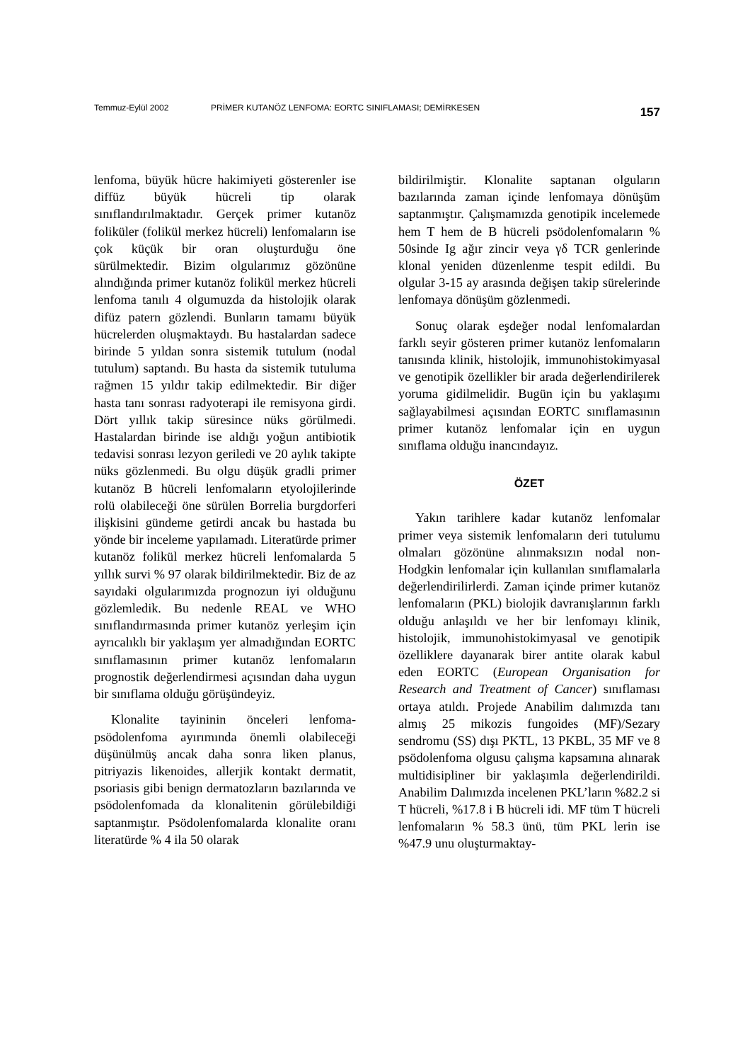Temmuz-Eylül 2002 PRİMER KUTANÖZ LENFOMA: EORTC SINIFLAMASI; DEMİRKESEN 157
lenfoma, büyük hücre hakimiyeti gösterenler ise diffüz büyük hücreli tip olarak sınıflandırılmaktadır. Gerçek primer kutanöz foliküler (folikül merkez hücreli) lenfomaların ise çok küçük bir oran oluşturduğu öne sürülmektedir. Bizim olgularımız gözönüne alındığında primer kutanöz folikül merkez hücreli lenfoma tanılı 4 olgumuzda da histolojik olarak difüz patern gözlendi. Bunların tamamı büyük hücrelerden oluşmaktaydı. Bu hastalardan sadece birinde 5 yıldan sonra sistemik tutulum (nodal tutulum) saptandı. Bu hasta da sistemik tutuluma rağmen 15 yıldır takip edilmektedir. Bir diğer hasta tanı sonrası radyoterapi ile remisyona girdi. Dört yıllık takip süresince nüks görülmedi. Hastalardan birinde ise aldığı yoğun antibiotik tedavisi sonrası lezyon geriledi ve 20 aylık takipte nüks gözlenmedi. Bu olgu düşük gradli primer kutanöz B hücreli lenfomaların etyolojilerinde rolü olabileceği öne sürülen Borrelia burgdorferi ilişkisini gündeme getirdi ancak bu hastada bu yönde bir inceleme yapılamadı. Literatürde primer kutanöz folikül merkez hücreli lenfomalarda 5 yıllık survi % 97 olarak bildirilmektedir. Biz de az sayıdaki olgularımızda prognozun iyi olduğunu gözlemledik. Bu nedenle REAL ve WHO sınıflandırmasında primer kutanöz yerleşim için ayrıcalıklı bir yaklaşım yer almadığından EORTC sınıflamasının primer kutanöz lenfomaların prognostik değerlendirmesi açısından daha uygun bir sınıflama olduğu görüşündeyiz.
Klonalite tayininin önceleri lenfoma-psödolenfoma ayırımında önemli olabileceği düşünülmüş ancak daha sonra liken planus, pitriyazis likenoides, allerjik kontakt dermatit, psoriasis gibi benign dermatozların bazılarında ve psödolenfomada da klonalitenin görülebildiği saptanmıştır. Psödolenfomalarda klonalite oranı literatürde % 4 ila 50 olarak
bildirilmiştir. Klonalite saptanan olguların bazılarında zaman içinde lenfomaya dönüşüm saptanmıştır. Çalışmamızda genotipik incelemede hem T hem de B hücreli psödolenfomaların % 50sinde Ig ağır zincir veya γδ TCR genlerinde klonal yeniden düzenlenme tespit edildi. Bu olgular 3-15 ay arasında değişen takip sürelerinde lenfomaya dönüşüm gözlenmedi.
Sonuç olarak eşdeğer nodal lenfomalardan farklı seyir gösteren primer kutanöz lenfomaların tanısında klinik, histolojik, immunohistokimyasal ve genotipik özellikler bir arada değerlendirilerek yoruma gidilmelidir. Bugün için bu yaklaşımı sağlayabilmesi açısından EORTC sınıflamasının primer kutanöz lenfomalar için en uygun sınıflama olduğu inancındayız.
ÖZET
Yakın tarihlere kadar kutanöz lenfomalar primer veya sistemik lenfomaların deri tutulumu olmaları gözönüne alınmaksızın nodal non-Hodgkin lenfomalar için kullanılan sınıflamalarla değerlendirilirlerdi. Zaman içinde primer kutanöz lenfomaların (PKL) biolojik davranışlarının farklı olduğu anlaşıldı ve her bir lenfomayı klinik, histolojik, immunohistokimyasal ve genotipik özelliklere dayanarak birer antite olarak kabul eden EORTC (European Organisation for Research and Treatment of Cancer) sınıflaması ortaya atıldı. Projede Anabilim dalımızda tanı almış 25 mikozis fungoides (MF)/Sezary sendromu (SS) dışı PKTL, 13 PKBL, 35 MF ve 8 psödolenfoma olgusu çalışma kapsamına alınarak multidisipliner bir yaklaşımla değerlendirildi. Anabilim Dalımızda incelenen PKL’ların %82.2 si T hücreli, %17.8 i B hücreli idi. MF tüm T hücreli lenfomaların % 58.3 ünü, tüm PKL lerin ise %47.9 unu oluşturmaktay-